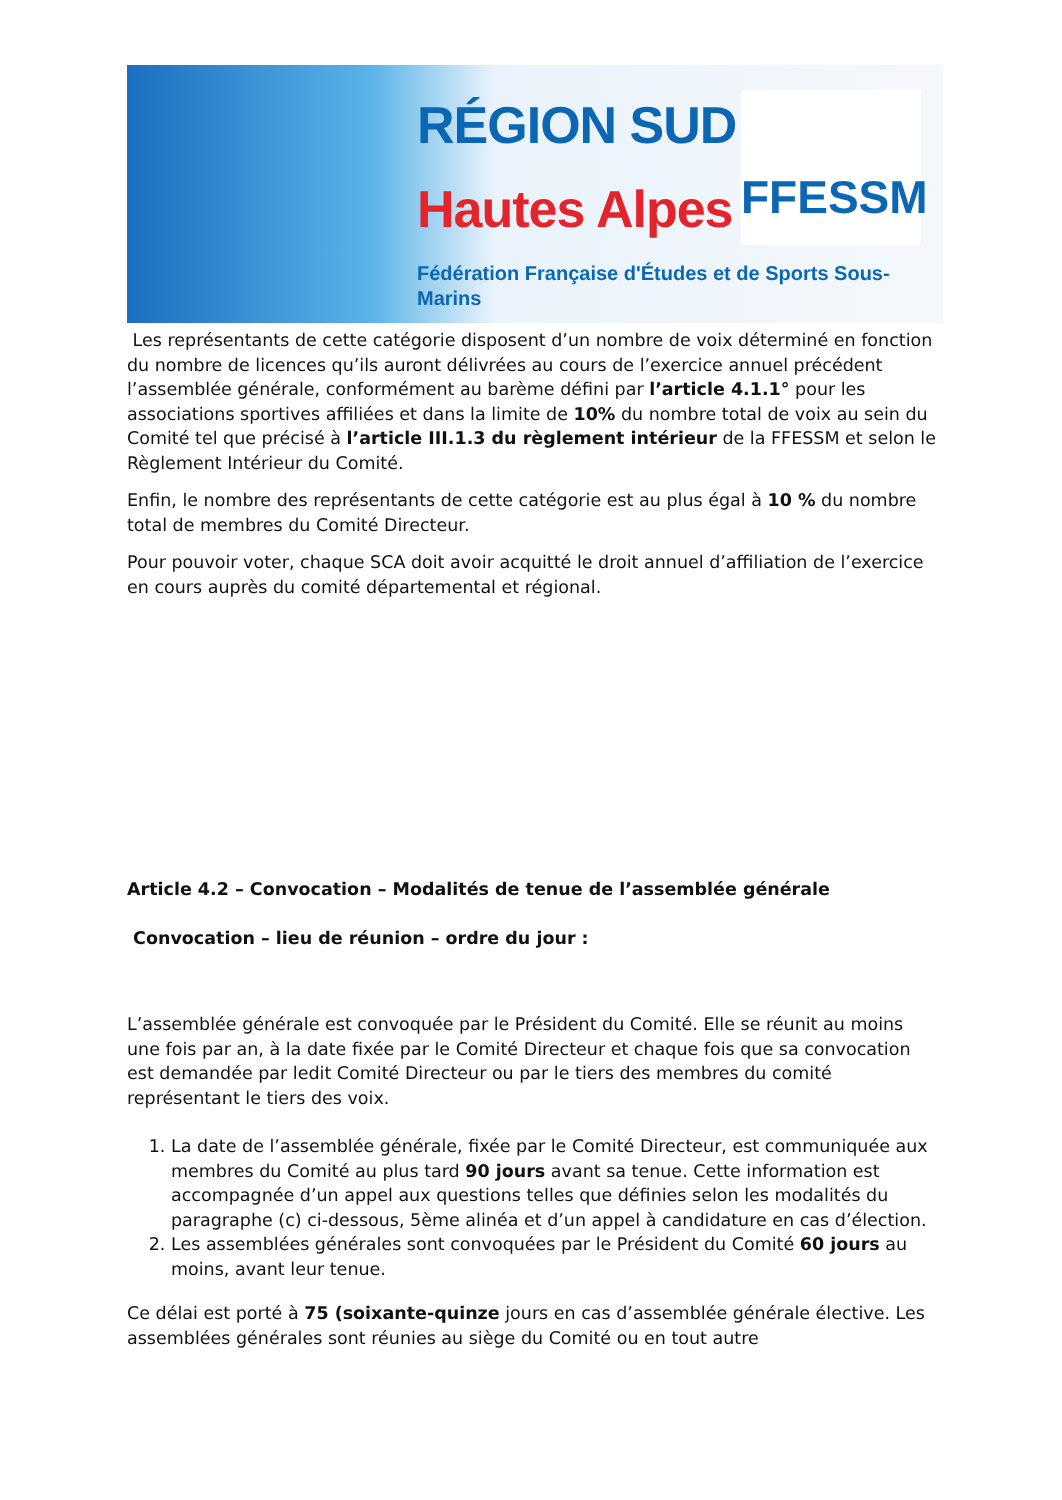RÉGION SUD
Hautes Alpes
Fédération Française d'Études et de Sports Sous-Marins
FFESSM
Les représentants de cette catégorie disposent d’un nombre de voix déterminé en fonction du nombre de licences qu’ils auront délivrées au cours de l’exercice annuel précédent l’assemblée générale, conformément au barème défini par l’article 4.1.1° pour les associations sportives affiliées et dans la limite de 10% du nombre total de voix au sein du Comité tel que précisé à l’article III.1.3 du règlement intérieur de la FFESSM et selon le Règlement Intérieur du Comité.
Enfin, le nombre des représentants de cette catégorie est au plus égal à 10 % du nombre total de membres du Comité Directeur.
Pour pouvoir voter, chaque SCA doit avoir acquitté le droit annuel d’affiliation de l’exercice en cours auprès du comité départemental et régional.
Article 4.2 – Convocation – Modalités de tenue de l’assemblée générale
Convocation – lieu de réunion – ordre du jour :
L’assemblée générale est convoquée par le Président du Comité. Elle se réunit au moins une fois par an, à la date fixée par le Comité Directeur et chaque fois que sa convocation est demandée par ledit Comité Directeur ou par le tiers des membres du comité représentant le tiers des voix.
1. La date de l’assemblée générale, fixée par le Comité Directeur, est communiquée aux membres du Comité au plus tard 90 jours avant sa tenue. Cette information est accompagnée d’un appel aux questions telles que définies selon les modalités du paragraphe (c) ci-dessous, 5ème alinéa et d’un appel à candidature en cas d’élection.
2. Les assemblées générales sont convoquées par le Président du Comité 60 jours au moins, avant leur tenue.
Ce délai est porté à 75 (soixante-quinze jours en cas d’assemblée générale élective. Les assemblées générales sont réunies au siège du Comité ou en tout autre